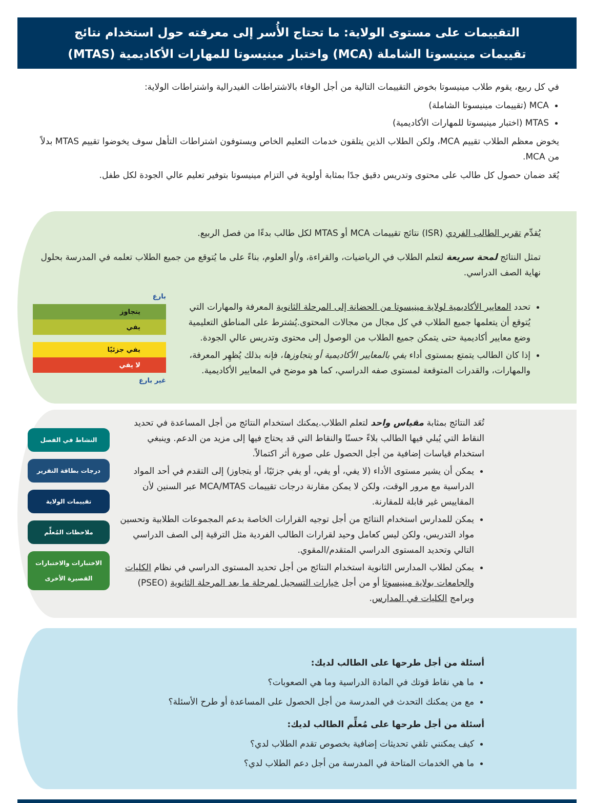التقييمات على مستوى الولاية: ما تحتاج الأُسر إلى معرفته حول استخدام نتائج
تقييمات مينيسوتا الشاملة (MCA) واختبار مينيسوتا للمهارات الأكاديمية (MTAS)
في كل ربيع، يقوم طلاب مينيسوتا بخوض التقييمات التالية من أجل الوفاء بالاشتراطات الفيدرالية واشتراطات الولاية:
MCA (تقييمات مينيسوتا الشاملة)
MTAS (اختبار مينيسوتا للمهارات الأكاديمية)
يخوض معظم الطلاب تقييم MCA، ولكن الطلاب الذين يتلقون خدمات التعليم الخاص ويستوفون اشتراطات التأهل سوف يخوضوا تقييم MTAS بدلاً من MCA.
يُعَد ضمان حصول كل طالب على محتوى وتدريس دقيق جدًا بمثابة أولوية في التزام مينيسوتا بتوفير تعليم عالي الجودة لكل طفل.
يُقدِّم تقرير الطالب الفردي (ISR) نتائج تقييمات MCA أو MTAS لكل طالب بدءًا من فصل الربيع.
تمثل النتائج لمحة سريعة لتعلم الطلاب في الرياضيات، والقراءة، و/أو العلوم، بناءً على ما يُتوقع من جميع الطلاب تعلمه في المدرسة بحلول نهاية الصف الدراسي.
تحدد المعايير الأكاديمية لولاية مينيسوتا من الحضانة إلى المرحلة الثانوية المعرفة والمهارات التي يُتوقع أن يتعلمها جميع الطلاب في كل مجال من مجالات المحتوى.يُشترط على المناطق التعليمية وضع معايير أكاديمية حتى يتمكن جميع الطلاب من الوصول إلى محتوى وتدريس عالي الجودة.
إذا كان الطالب يتمتع بمستوى أداء يفي بالمعايير الأكاديمية أو يتجاوزها، فإنه بذلك يُظهِر المعرفة، والمهارات، والقدرات المتوقعة لمستوى صفه الدراسي، كما هو موضح في المعايير الأكاديمية.
بارع
يتجاوز
يفي
يفي جزئيًا
لا يفي
غير بارع
تُعَد النتائج بمثابة مقياس واحد لتعلم الطلاب.يمكنك استخدام النتائج من أجل المساعدة في تحديد النقاط التي يُبلي فيها الطالب بلاءً حسنًا والنقاط التي قد يحتاج فيها إلى مزيد من الدعم. وينبغي استخدام قياسات إضافية من أجل الحصول على صورة أثر اكتمالاً.
يمكن أن يشير مستوى الأداء (لا يفي، أو يفي، أو يفي جزئيًا، أو يتجاوز) إلى التقدم في أحد المواد الدراسية مع مرور الوقت، ولكن لا يمكن مقارنة درجات تقييمات MCA/MTAS عبر السنين لأن المقاييس غير قابلة للمقارنة.
يمكن للمدارس استخدام النتائج من أجل توجيه القرارات الخاصة بدعم المجموعات الطلابية وتحسين مواد التدريس، ولكن ليس كعامل وحيد لقرارات الطالب الفردية مثل الترقية إلى الصف الدراسي التالي وتحديد المستوى الدراسي المتقدم/المقوي.
يمكن لطلاب المدارس الثانوية استخدام النتائج من أجل تحديد المستوى الدراسي في نظام الكليات والجامعات بولاية مينيسوتا أو من أجل خيارات التسجيل لمرحلة ما بعد المرحلة الثانوية (PSEO) وبرامج الكليات في المدارس.
النشاط في الفصل
درجات بطاقة التقرير
تقييمات الولاية
ملاحظات المُعلِّم
الاختبارات والاختبارات القصيرة الأخرى
أسئلة من أجل طرحها على الطالب لديك:
ما هي نقاط قوتك في المادة الدراسية وما هي الصعوبات؟
مع من يمكنك التحدث في المدرسة من أجل الحصول على المساعدة أو طرح الأسئلة؟
أسئلة من أجل طرحها على مُعلِّم الطالب لديك:
كيف يمكنني تلقي تحديثات إضافية بخصوص تقدم الطلاب لدي؟
ما هي الخدمات المتاحة في المدرسة من أجل دعم الطلاب لدي؟